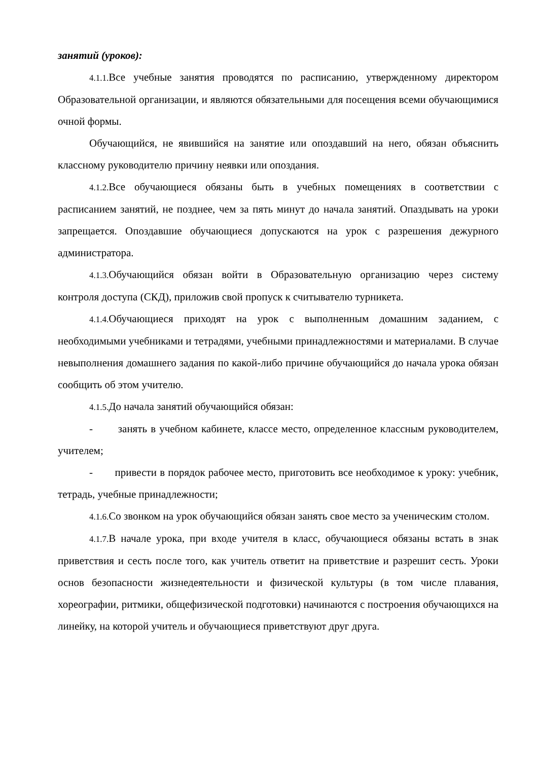занятий (уроков):
4.1.1. Все учебные занятия проводятся по расписанию, утвержденному директором Образовательной организации, и являются обязательными для посещения всеми обучающимися очной формы.
Обучающийся, не явившийся на занятие или опоздавший на него, обязан объяснить классному руководителю причину неявки или опоздания.
4.1.2. Все обучающиеся обязаны быть в учебных помещениях в соответствии с расписанием занятий, не позднее, чем за пять минут до начала занятий. Опаздывать на уроки запрещается. Опоздавшие обучающиеся допускаются на урок с разрешения дежурного администратора.
4.1.3. Обучающийся обязан войти в Образовательную организацию через систему контроля доступа (СКД), приложив свой пропуск к считывателю турникета.
4.1.4. Обучающиеся приходят на урок с выполненным домашним заданием, с необходимыми учебниками и тетрадями, учебными принадлежностями и материалами. В случае невыполнения домашнего задания по какой-либо причине обучающийся до начала урока обязан сообщить об этом учителю.
4.1.5. До начала занятий обучающийся обязан:
- занять в учебном кабинете, классе место, определенное классным руководителем, учителем;
- привести в порядок рабочее место, приготовить все необходимое к уроку: учебник, тетрадь, учебные принадлежности;
4.1.6. Со звонком на урок обучающийся обязан занять свое место за ученическим столом.
4.1.7. В начале урока, при входе учителя в класс, обучающиеся обязаны встать в знак приветствия и сесть после того, как учитель ответит на приветствие и разрешит сесть. Уроки основ безопасности жизнедеятельности и физической культуры (в том числе плавания, хореографии, ритмики, общефизической подготовки) начинаются с построения обучающихся на линейку, на которой учитель и обучающиеся приветствуют друг друга.